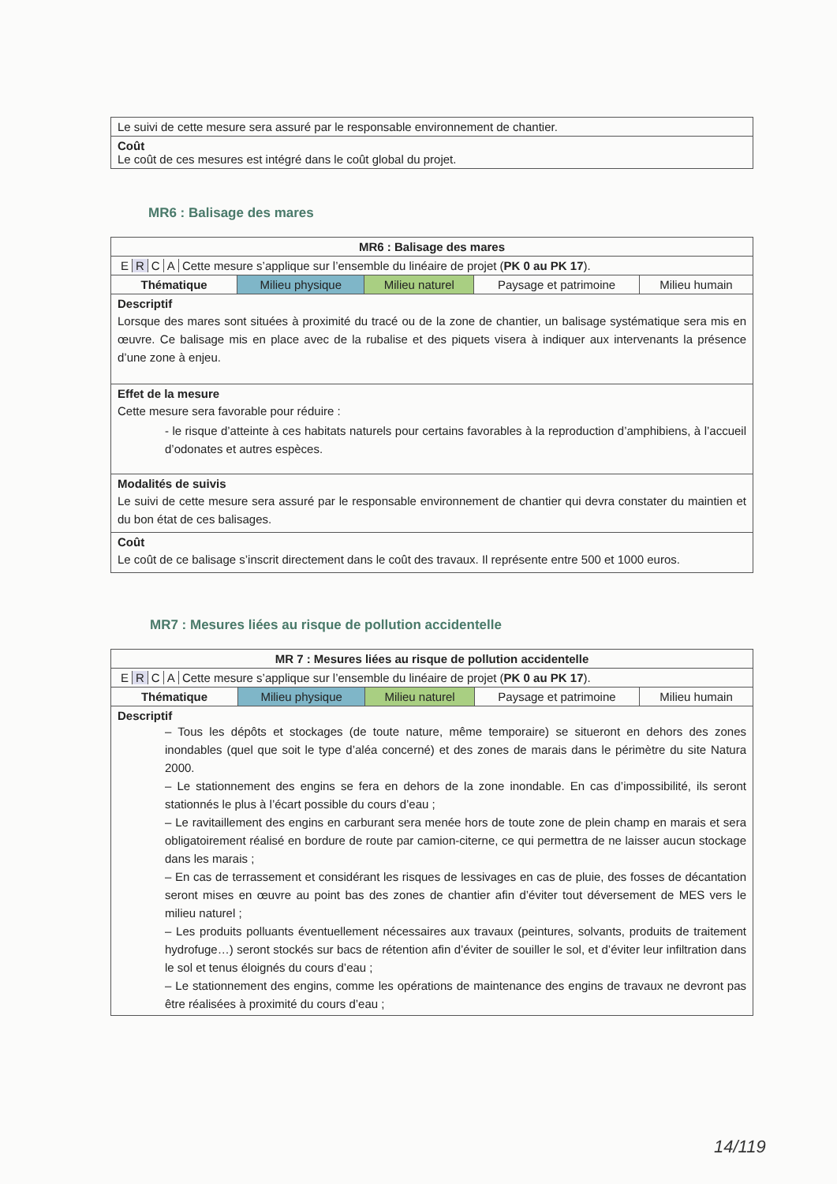| Le suivi de cette mesure sera assuré par le responsable environnement de chantier. |
| Coût Le coût de ces mesures est intégré dans le coût global du projet. |
MR6 : Balisage des mares
| MR6 : Balisage des mares | | | | |
| --- | --- | --- | --- | --- |
| E R C A Cette mesure s’applique sur l’ensemble du linéaire de projet ( PK 0 au PK 17 ). | | | | |
| Thématique | Milieu physique | Milieu naturel | Paysage et patrimoine | Milieu humain |
| Descriptif Lorsque des mares sont situées à proximité du tracé ou de la zone de chantier, un balisage systématique sera mis en œuvre. Ce balisage mis en place avec de la rubalise et des piquets visera à indiquer aux intervenants la présence d’une zone à enjeu. | | | | |
| Effet de la mesure Cette mesure sera favorable pour réduire : - le risque d’atteinte à ces habitats naturels pour certains favorables à la reproduction d’amphibiens, à l’accueil d’odonates et autres espèces. | | | | |
| Modalités de suivis Le suivi de cette mesure sera assuré par le responsable environnement de chantier qui devra constater du maintien et du bon état de ces balisages. | | | | |
| Coût Le coût de ce balisage s’inscrit directement dans le coût des travaux. Il représente entre 500 et 1000 euros. | | | | |
MR7 : Mesures liées au risque de pollution accidentelle
| MR 7 : Mesures liées au risque de pollution accidentelle | | | | |
| --- | --- | --- | --- | --- |
| E R C A Cette mesure s’applique sur l’ensemble du linéaire de projet ( PK 0 au PK 17 ). | | | | |
| Thématique | Milieu physique | Milieu naturel | Paysage et patrimoine | Milieu humain |
| Descriptif – Tous les dépôts et stockages (de toute nature, même temporaire) se situeront en dehors des zones inondables (quel que soit le type d’aléa concerné) et des zones de marais dans le périmètre du site Natura 2000. – Le stationnement des engins se fera en dehors de la zone inondable. En cas d’impossibilité, ils seront stationnés le plus à l’écart possible du cours d’eau ; – Le ravitaillement des engins en carburant sera menée hors de toute zone de plein champ en marais et sera obligatoirement réalisé en bordure de route par camion-citerne, ce qui permettra de ne laisser aucun stockage dans les marais ; – En cas de terrassement et considérant les risques de lessivages en cas de pluie, des fosses de décantation seront mises en œuvre au point bas des zones de chantier afin d’éviter tout déversement de MES vers le milieu naturel ; – Les produits polluants éventuellement nécessaires aux travaux (peintures, solvants, produits de traitement hydrofuge…) seront stockés sur bacs de rétention afin d’éviter de souiller le sol, et d’éviter leur infiltration dans le sol et tenus éloignés du cours d’eau ; – Le stationnement des engins, comme les opérations de maintenance des engins de travaux ne devront pas être réalisées à proximité du cours d’eau ; | | | | |
14/119